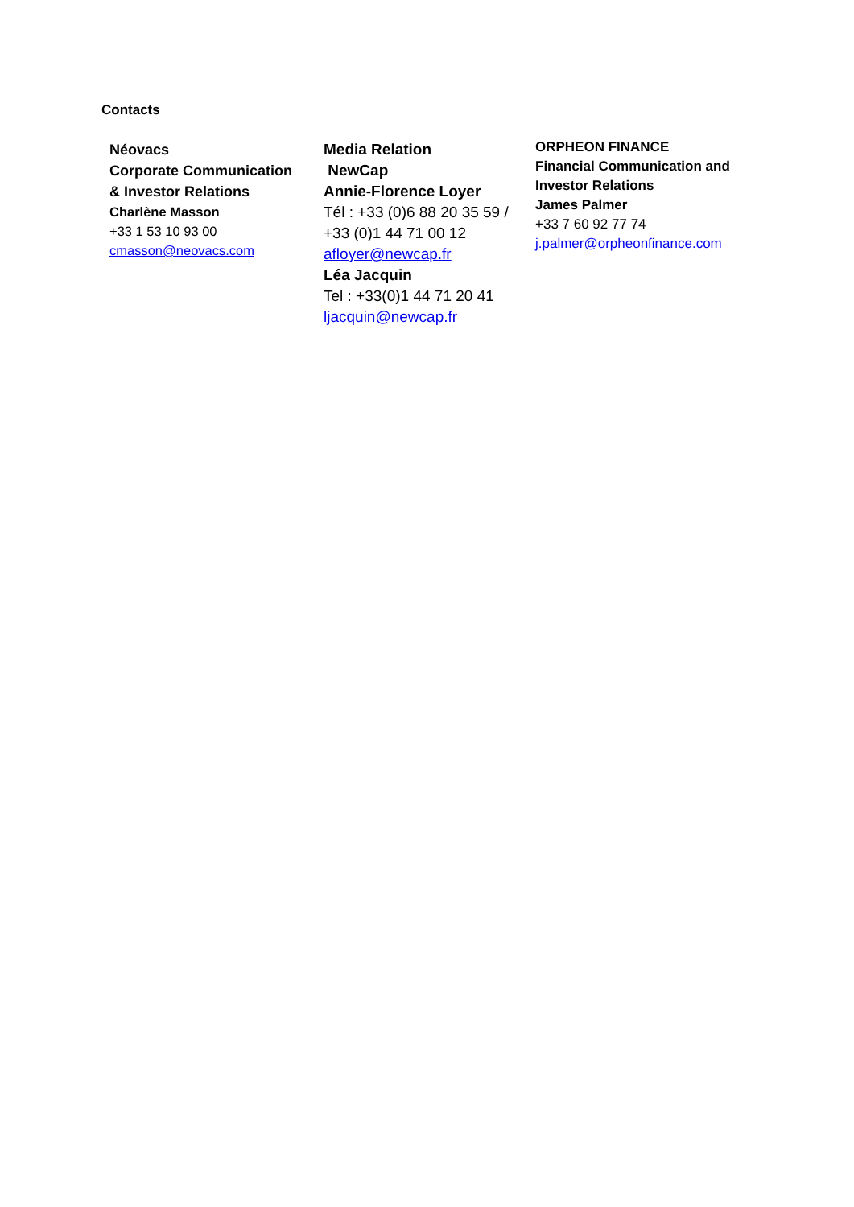Contacts
Néovacs
Corporate Communication
& Investor Relations
Charlène Masson
+33 1 53 10 93 00
cmasson@neovacs.com
Media Relation
NewCap
Annie-Florence Loyer
Tél : +33 (0)6 88 20 35 59 /
+33 (0)1 44 71 00 12
afloyer@newcap.fr
Léa Jacquin
Tel : +33(0)1 44 71 20 41
ljacquin@newcap.fr
ORPHEON FINANCE
Financial Communication and
Investor Relations
James Palmer
+33 7 60 92 77 74
j.palmer@orpheonfinance.com